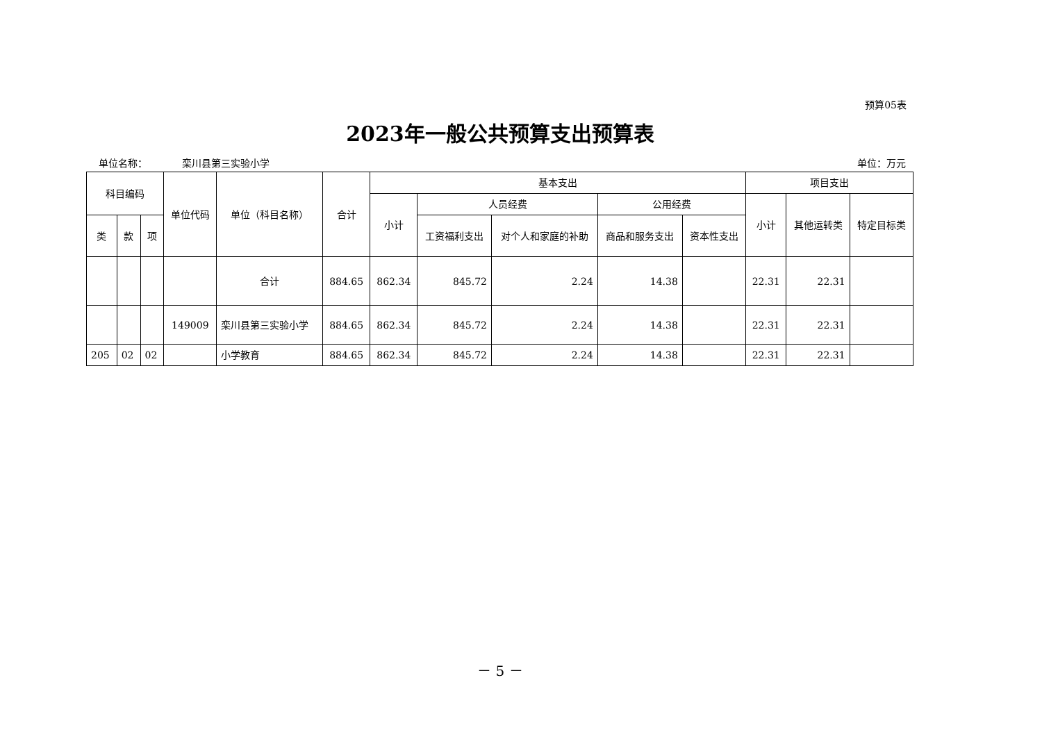预算05表
2023年一般公共预算支出预算表
单位名称： 栾川县第三实验小学 单位：万元
| 科目编码 | | | 单位代码 | 单位（科目名称） | 合计 | 基本支出 | | | | | 项目支出 | | |
| --- | --- | --- | --- | --- | --- | --- | --- | --- | --- | --- | --- | --- | --- |
| | | | | | | 小计 | 人员经费 | | 公用经费 | | 小计 | 其他运转类 | 特定目标类 |
| 类 | 款 | 项 | | | | | 工资福利支出 | 对个人和家庭的补助 | 商品和服务支出 | 资本性支出 | | | |
| | | | | 合计 | 884.65 | 862.34 | 845.72 | 2.24 | 14.38 | | 22.31 | 22.31 | |
| | | | 149009 | 栾川县第三实验小学 | 884.65 | 862.34 | 845.72 | 2.24 | 14.38 | | 22.31 | 22.31 | |
| 205 | 02 | 02 | | 小学教育 | 884.65 | 862.34 | 845.72 | 2.24 | 14.38 | | 22.31 | 22.31 | |
－ 5 －